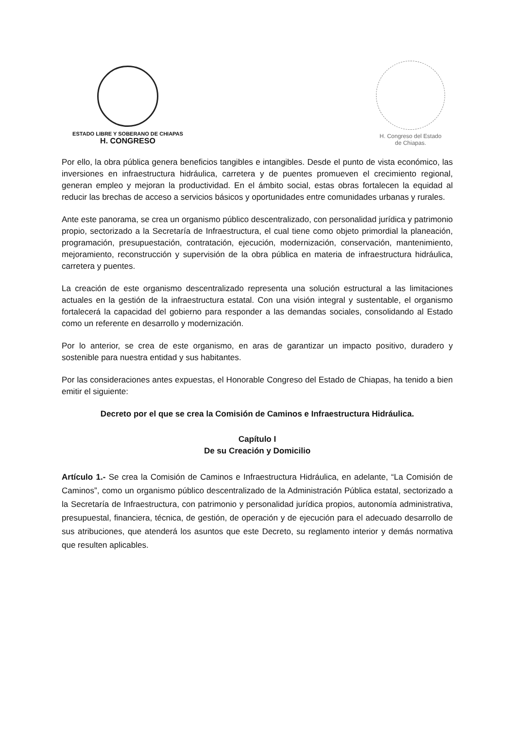ESTADO LIBRE Y SOBERANO DE CHIAPAS
H. CONGRESO
H. Congreso del Estado
de Chiapas.
Por ello, la obra pública genera beneficios tangibles e intangibles. Desde el punto de vista económico, las inversiones en infraestructura hidráulica, carretera y de puentes promueven el crecimiento regional, generan empleo y mejoran la productividad. En el ámbito social, estas obras fortalecen la equidad al reducir las brechas de acceso a servicios básicos y oportunidades entre comunidades urbanas y rurales.
Ante este panorama, se crea un organismo público descentralizado, con personalidad jurídica y patrimonio propio, sectorizado a la Secretaría de Infraestructura, el cual tiene como objeto primordial la planeación, programación, presupuestación, contratación, ejecución, modernización, conservación, mantenimiento, mejoramiento, reconstrucción y supervisión de la obra pública en materia de infraestructura hidráulica, carretera y puentes.
La creación de este organismo descentralizado representa una solución estructural a las limitaciones actuales en la gestión de la infraestructura estatal. Con una visión integral y sustentable, el organismo fortalecerá la capacidad del gobierno para responder a las demandas sociales, consolidando al Estado como un referente en desarrollo y modernización.
Por lo anterior, se crea de este organismo, en aras de garantizar un impacto positivo, duradero y sostenible para nuestra entidad y sus habitantes.
Por las consideraciones antes expuestas, el Honorable Congreso del Estado de Chiapas, ha tenido a bien emitir el siguiente:
Decreto por el que se crea la Comisión de Caminos e Infraestructura Hidráulica.
Capítulo I
De su Creación y Domicilio
Artículo 1.- Se crea la Comisión de Caminos e Infraestructura Hidráulica, en adelante, “La Comisión de Caminos”, como un organismo público descentralizado de la Administración Pública estatal, sectorizado a la Secretaría de Infraestructura, con patrimonio y personalidad jurídica propios, autonomía administrativa, presupuestal, financiera, técnica, de gestión, de operación y de ejecución para el adecuado desarrollo de sus atribuciones, que atenderá los asuntos que este Decreto, su reglamento interior y demás normativa que resulten aplicables.